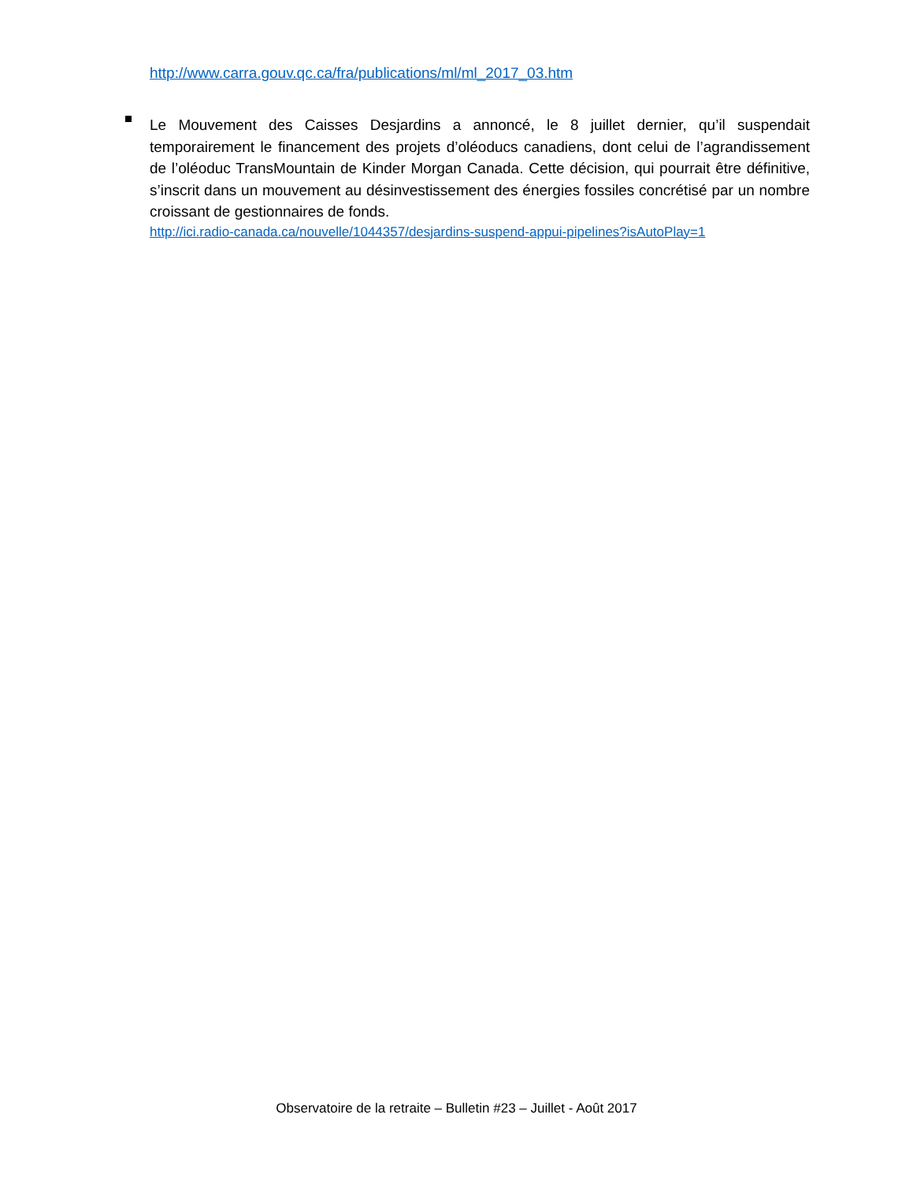http://www.carra.gouv.qc.ca/fra/publications/ml/ml_2017_03.htm
Le Mouvement des Caisses Desjardins a annoncé, le 8 juillet dernier, qu’il suspendait temporairement le financement des projets d’oléoducs canadiens, dont celui de l’agrandissement de l’oléoduc TransMountain de Kinder Morgan Canada. Cette décision, qui pourrait être définitive, s’inscrit dans un mouvement au désinvestissement des énergies fossiles concrétisé par un nombre croissant de gestionnaires de fonds.
http://ici.radio-canada.ca/nouvelle/1044357/desjardins-suspend-appui-pipelines?isAutoPlay=1
Observatoire de la retraite – Bulletin #23 – Juillet - Août 2017